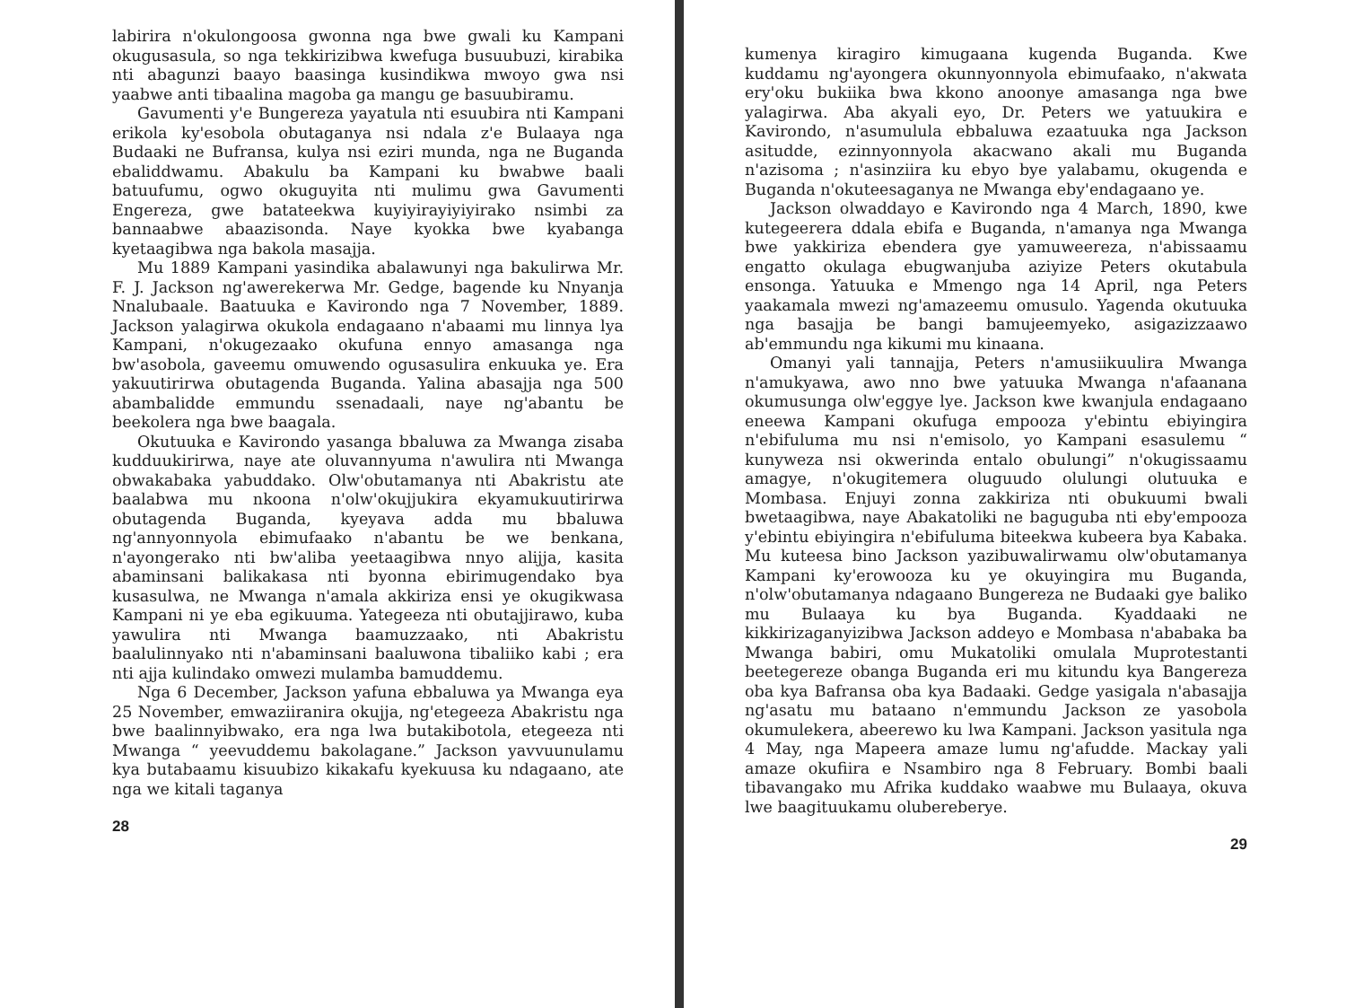labirira n'okulongoosa gwonna nga bwe gwali ku Kampani okugusasula, so nga tekkirizibwa kwefuga busuubuzi, kirabika nti abagunzi baayo baasinga kusindikwa mwoyo gwa nsi yaabwe anti tibaalina magoba ga mangu ge basuubiramu.
Gavumenti y'e Bungereza yayatula nti esuubira nti Kampani erikola ky'esobola obutaganya nsi ndala z'e Bulaaya nga Budaaki ne Bufransa, kulya nsi eziri munda, nga ne Buganda ebaliddwamu. Abakulu ba Kampani ku bwabwe baali batuufumu, ogwo okuguyita nti mulimu gwa Gavumenti Engereza, gwe batateekwa kuyiyirayiyiyirako nsimbi za bannaabwe abaazisonda. Naye kyokka bwe kyabanga kyetaagibwa nga bakola masajja.
Mu 1889 Kampani yasindika abalawunyi nga bakulirwa Mr. F. J. Jackson ng'awerekerwa Mr. Gedge, bagende ku Nnyanja Nnalubaale. Baatuuka e Kavirondo nga 7 November, 1889. Jackson yalagirwa okukola endagaano n'abaami mu linnya lya Kampani, n'okugezaako okufuna ennyo amasanga nga bw'asobola, gaveemu omuwendo ogusasulira enkuuka ye. Era yakuutirirwa obutagenda Buganda. Yalina abasajja nga 500 abambalidde emmundu ssenadaali, naye ng'abantu be beekolera nga bwe baagala.
Okutuuka e Kavirondo yasanga bbaluwa za Mwanga zisaba kudduukirirwa, naye ate oluvannyuma n'awulira nti Mwanga obwakabaka yabuddako. Olw'obutamanya nti Abakristu ate baalabwa mu nkoona n'olw'okujjukira ekyamukuutirirwa obutagenda Buganda, kyeyava adda mu bbaluwa ng'annyonnyola ebimufaako n'abantu be we benkana, n'ayongerako nti bw'aliba yeetaagibwa nnyo alijja, kasita abaminsani balikakasa nti byonna ebirimugendako bya kusasulwa, ne Mwanga n'amala akkiriza ensi ye okugikwasa Kampani ni ye eba egikuuma. Yategeeza nti obutajjirawo, kuba yawulira nti Mwanga baamuzzaako, nti Abakristu baalulinnyako nti n'abaminsani baaluwona tibaliiko kabi ; era nti ajja kulindako omwezi mulamba bamuddemu.
Nga 6 December, Jackson yafuna ebbaluwa ya Mwanga eya 25 November, emwaziiranira okujja, ng'etegeeza Abakristu nga bwe baalinnyibwako, era nga lwa butakibotola, etegeeza nti Mwanga “ yeevuddemu bakolagane.” Jackson yavvuunulamu kya butabaamu kisuubizo kikakafu kyekuusa ku ndagaano, ate nga we kitali taganya
28
kumenya kiragiro kimugaana kugenda Buganda. Kwe kuddamu ng'ayongera okunnyonnyola ebimufaako, n'akwata ery'oku bukiika bwa kkono anoonye amasanga nga bwe yalagirwa. Aba akyali eyo, Dr. Peters we yatuukira e Kavirondo, n'asumulula ebbaluwa ezaatuuka nga Jackson asitudde, ezinnyonnyola akacwano akali mu Buganda n'azisoma ; n'asinziira ku ebyo bye yalabamu, okugenda e Buganda n'okuteesaganya ne Mwanga eby'endagaano ye.
Jackson olwaddayo e Kavirondo nga 4 March, 1890, kwe kutegeerera ddala ebifa e Buganda, n'amanya nga Mwanga bwe yakkiriza ebendera gye yamuweereza, n'abissaamu engatto okulaga ebugwanjuba aziyize Peters okutabula ensonga. Yatuuka e Mmengo nga 14 April, nga Peters yaakamala mwezi ng'amazeemu omusulo. Yagenda okutuuka nga basajja be bangi bamujeemyeko, asigazizzaawo ab'emmundu nga kikumi mu kinaana.
Omanyi yali tannajja, Peters n'amusiikuulira Mwanga n'amukyawa, awo nno bwe yatuuka Mwanga n'afaanana okumusunga olw'eggye lye. Jackson kwe kwanjula endagaano eneewa Kampani okufuga empooza y'ebintu ebiyingira n'ebifuluma mu nsi n'emisolo, yo Kampani esasulemu “ kunyweza nsi okwerinda entalo obulungi” n'okugissaamu amagye, n'okugitemera oluguudo olulungi olutuuka e Mombasa. Enjuyi zonna zakkiriza nti obukuumi bwali bwetaagibwa, naye Abakatoliki ne baguguba nti eby'empooza y'ebintu ebiyingira n'ebifuluma biteekwa kubeera bya Kabaka. Mu kuteesa bino Jackson yazibuwalirwamu olw'obutamanya Kampani ky'erowooza ku ye okuyingira mu Buganda, n'olw'obutamanya ndagaano Bungereza ne Budaaki gye baliko mu Bulaaya ku bya Buganda. Kyaddaaki ne kikkirizaganyizibwa Jackson addeyo e Mombasa n'ababaka ba Mwanga babiri, omu Mukatoliki omulala Muprotestanti beetegereze obanga Buganda eri mu kitundu kya Bangereza oba kya Bafransa oba kya Badaaki. Gedge yasigala n'abasajja ng'asatu mu bataano n'emmundu Jackson ze yasobola okumulekera, abeerewo ku lwa Kampani. Jackson yasitula nga 4 May, nga Mapeera amaze lumu ng'afudde. Mackay yali amaze okufiira e Nsambiro nga 8 February. Bombi baali tibavangako mu Afrika kuddako waabwe mu Bulaaya, okuva lwe baagituukamu olubereberye.
29